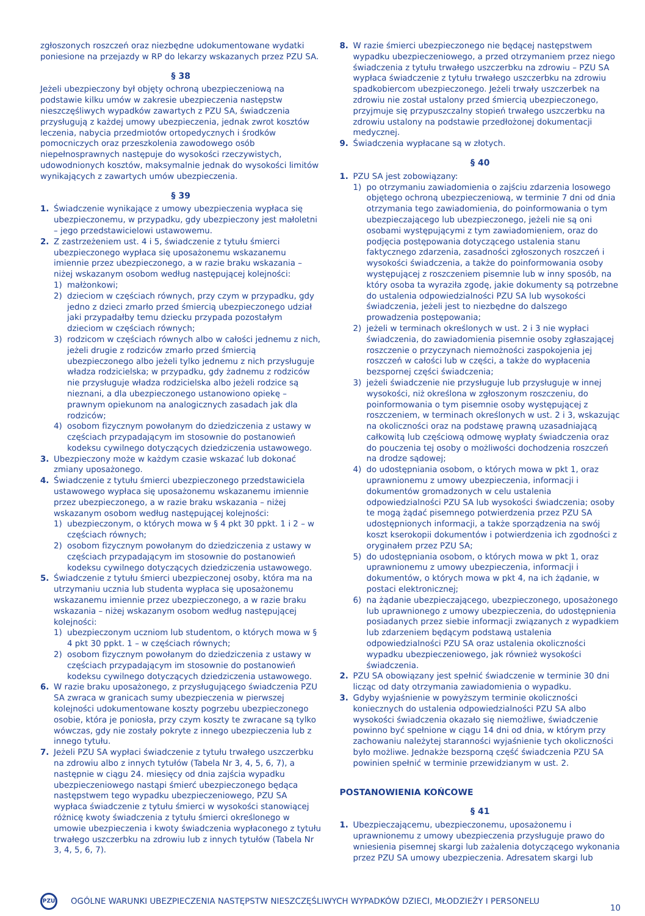zgłoszonych roszczeń oraz niezbędne udokumentowane wydatki poniesione na przejazdy w RP do lekarzy wskazanych przez PZU SA.
§ 38
Jeżeli ubezpieczony był objęty ochroną ubezpieczeniową na podstawie kilku umów w zakresie ubezpieczenia następstw nieszczęśliwych wypadków zawartych z PZU SA, świadczenia przysługują z każdej umowy ubezpieczenia, jednak zwrot kosztów leczenia, nabycia przedmiotów ortopedycznych i środków pomocniczych oraz przeszkolenia zawodowego osób niepełnosprawnych następuje do wysokości rzeczywistych, udowodnionych kosztów, maksymalnie jednak do wysokości limitów wynikających z zawartych umów ubezpieczenia.
§ 39
1. Świadczenie wynikające z umowy ubezpieczenia wypłaca się ubezpieczonemu, w przypadku, gdy ubezpieczony jest małoletni – jego przedstawicielowi ustawowemu.
2. Z zastrzeżeniem ust. 4 i 5, świadczenie z tytułu śmierci ubezpieczonego wypłaca się uposażonemu wskazanemu imiennie przez ubezpieczonego, a w razie braku wskazania – niżej wskazanym osobom według następującej kolejności:
1) małżonkowi;
2) dzieciom w częściach równych, przy czym w przypadku, gdy jedno z dzieci zmarło przed śmiercią ubezpieczonego udział jaki przypadałby temu dziecku przypada pozostałym dzieciom w częściach równych;
3) rodzicom w częściach równych albo w całości jednemu z nich, jeżeli drugie z rodziców zmarło przed śmiercią ubezpieczonego albo jeżeli tylko jednemu z nich przysługuje władza rodzicielska; w przypadku, gdy żadnemu z rodziców nie przysługuje władza rodzicielska albo jeżeli rodzice są nieznani, a dla ubezpieczonego ustanowiono opiekę – prawnym opiekunom na analogicznych zasadach jak dla rodziców;
4) osobom fizycznym powołanym do dziedziczenia z ustawy w częściach przypadającym im stosownie do postanowień kodeksu cywilnego dotyczących dziedziczenia ustawowego.
3. Ubezpieczony może w każdym czasie wskazać lub dokonać zmiany uposażonego.
4. Świadczenie z tytułu śmierci ubezpieczonego przedstawiciela ustawowego wypłaca się uposażonemu wskazanemu imiennie przez ubezpieczonego, a w razie braku wskazania – niżej wskazanym osobom według następującej kolejności:
1) ubezpieczonym, o których mowa w § 4 pkt 30 ppkt. 1 i 2 – w częściach równych;
2) osobom fizycznym powołanym do dziedziczenia z ustawy w częściach przypadającym im stosownie do postanowień kodeksu cywilnego dotyczących dziedziczenia ustawowego.
5. Świadczenie z tytułu śmierci ubezpieczonej osoby, która ma na utrzymaniu ucznia lub studenta wypłaca się uposażonemu wskazanemu imiennie przez ubezpieczonego, a w razie braku wskazania – niżej wskazanym osobom według następującej kolejności:
1) ubezpieczonym uczniom lub studentom, o których mowa w § 4 pkt 30 ppkt. 1 – w częściach równych;
2) osobom fizycznym powołanym do dziedziczenia z ustawy w częściach przypadającym im stosownie do postanowień kodeksu cywilnego dotyczących dziedziczenia ustawowego.
6. W razie braku uposażonego, z przysługującego świadczenia PZU SA zwraca w granicach sumy ubezpieczenia w pierwszej kolejności udokumentowane koszty pogrzebu ubezpieczonego osobie, która je poniosła, przy czym koszty te zwracane są tylko wówczas, gdy nie zostały pokryte z innego ubezpieczenia lub z innego tytułu.
7. Jeżeli PZU SA wypłaci świadczenie z tytułu trwałego uszczerbku na zdrowiu albo z innych tytułów (Tabela Nr 3, 4, 5, 6, 7), a następnie w ciągu 24. miesięcy od dnia zajścia wypadku ubezpieczeniowego nastąpi śmierć ubezpieczonego będąca następstwem tego wypadku ubezpieczeniowego, PZU SA wypłaca świadczenie z tytułu śmierci w wysokości stanowiącej różnicę kwoty świadczenia z tytułu śmierci określonego w umowie ubezpieczenia i kwoty świadczenia wypłaconego z tytułu trwałego uszczerbku na zdrowiu lub z innych tytułów (Tabela Nr 3, 4, 5, 6, 7).
8. W razie śmierci ubezpieczonego nie będącej następstwem wypadku ubezpieczeniowego, a przed otrzymaniem przez niego świadczenia z tytułu trwałego uszczerbku na zdrowiu – PZU SA wypłaca świadczenie z tytułu trwałego uszczerbku na zdrowiu spadkobiercom ubezpieczonego. Jeżeli trwały uszczerbek na zdrowiu nie został ustalony przed śmiercią ubezpieczonego, przyjmuje się przypuszczalny stopień trwałego uszczerbku na zdrowiu ustalony na podstawie przedłożonej dokumentacji medycznej.
9. Świadczenia wypłacane są w złotych.
§ 40
1. PZU SA jest zobowiązany:
1) po otrzymaniu zawiadomienia o zajściu zdarzenia losowego objętego ochroną ubezpieczeniową, w terminie 7 dni od dnia otrzymania tego zawiadomienia, do poinformowania o tym ubezpieczającego lub ubezpieczonego, jeżeli nie są oni osobami występującymi z tym zawiadomieniem, oraz do podjęcia postępowania dotyczącego ustalenia stanu faktycznego zdarzenia, zasadności zgłoszonych roszczeń i wysokości świadczenia, a także do poinformowania osoby występującej z roszczeniem pisemnie lub w inny sposób, na który osoba ta wyraziła zgodę, jakie dokumenty są potrzebne do ustalenia odpowiedzialności PZU SA lub wysokości świadczenia, jeżeli jest to niezbędne do dalszego prowadzenia postępowania;
2) jeżeli w terminach określonych w ust. 2 i 3 nie wypłaci świadczenia, do zawiadomienia pisemnie osoby zgłaszającej roszczenie o przyczynach niemożności zaspokojenia jej roszczeń w całości lub w części, a także do wypłacenia bezspornej części świadczenia;
3) jeżeli świadczenie nie przysługuje lub przysługuje w innej wysokości, niż określona w zgłoszonym roszczeniu, do poinformowania o tym pisemnie osoby występującej z roszczeniem, w terminach określonych w ust. 2 i 3, wskazując na okoliczności oraz na podstawę prawną uzasadniającą całkowitą lub częściową odmowę wypłaty świadczenia oraz do pouczenia tej osoby o możliwości dochodzenia roszczeń na drodze sądowej;
4) do udostępniania osobom, o których mowa w pkt 1, oraz uprawnionemu z umowy ubezpieczenia, informacji i dokumentów gromadzonych w celu ustalenia odpowiedzialności PZU SA lub wysokości świadczenia; osoby te mogą żądać pisemnego potwierdzenia przez PZU SA udostępnionych informacji, a także sporządzenia na swój koszt kserokopii dokumentów i potwierdzenia ich zgodności z oryginałem przez PZU SA;
5) do udostępniania osobom, o których mowa w pkt 1, oraz uprawnionemu z umowy ubezpieczenia, informacji i dokumentów, o których mowa w pkt 4, na ich żądanie, w postaci elektronicznej;
6) na żądanie ubezpieczającego, ubezpieczonego, uposażonego lub uprawnionego z umowy ubezpieczenia, do udostępnienia posiadanych przez siebie informacji związanych z wypadkiem lub zdarzeniem będącym podstawą ustalenia odpowiedzialności PZU SA oraz ustalenia okoliczności wypadku ubezpieczeniowego, jak również wysokości świadczenia.
2. PZU SA obowiązany jest spełnić świadczenie w terminie 30 dni licząc od daty otrzymania zawiadomienia o wypadku.
3. Gdyby wyjaśnienie w powyższym terminie okoliczności koniecznych do ustalenia odpowiedzialności PZU SA albo wysokości świadczenia okazało się niemożliwe, świadczenie powinno być spełnione w ciągu 14 dni od dnia, w którym przy zachowaniu należytej staranności wyjaśnienie tych okoliczności było możliwe. Jednakże bezsporną część świadczenia PZU SA powinien spełnić w terminie przewidzianym w ust. 2.
POSTANOWIENIA KOŃCOWE
§ 41
1. Ubezpieczającemu, ubezpieczonemu, uposażonemu i uprawnionemu z umowy ubezpieczenia przysługuje prawo do wniesienia pisemnej skargi lub zażalenia dotyczącego wykonania przez PZU SA umowy ubezpieczenia. Adresatem skargi lub
PZU
OGÓLNE WARUNKI UBEZPIECZENIA NASTĘPSTW NIESZCZĘŚLIWYCH WYPADKÓW DZIECI, MŁODZIEŻY I PERSONELU 10